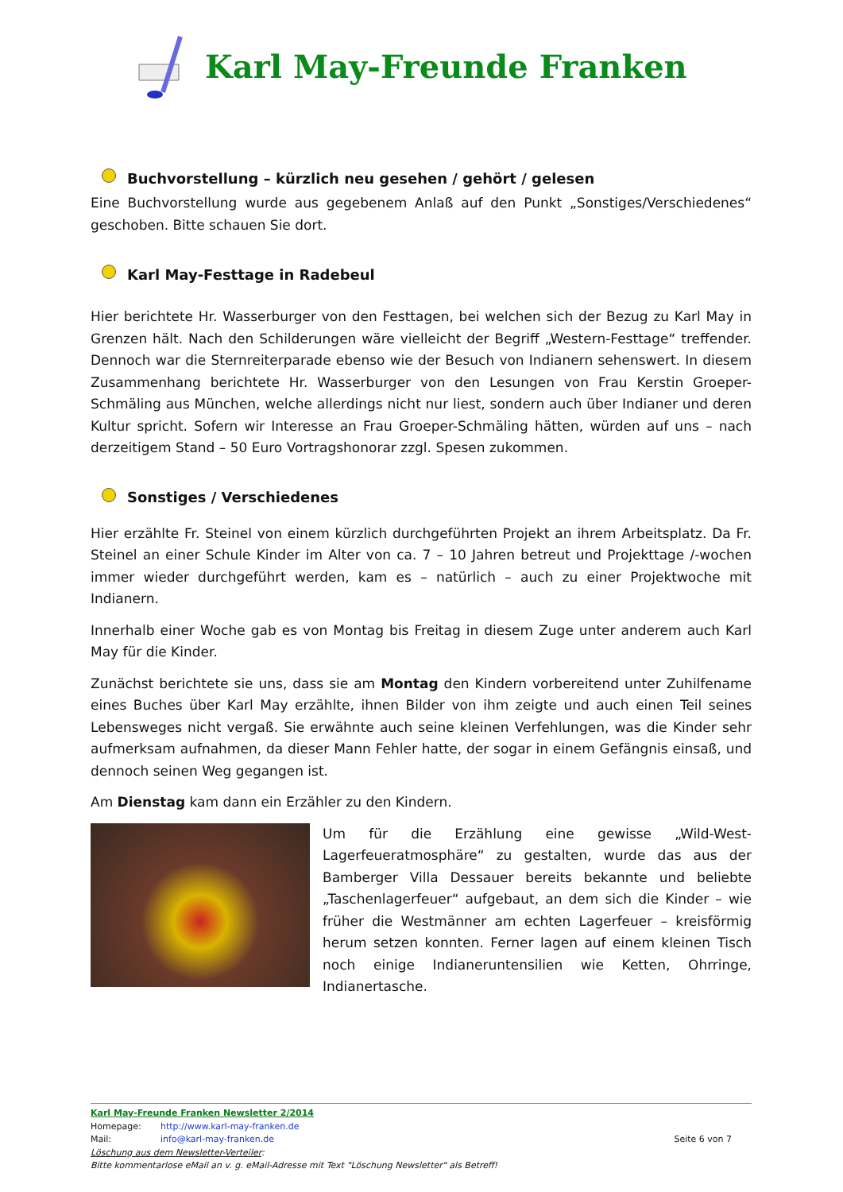Karl May-Freunde Franken
Buchvorstellung – kürzlich neu gesehen / gehört / gelesen
Eine Buchvorstellung wurde aus gegebenem Anlaß auf den Punkt „Sonstiges/Verschiedenes“ geschoben. Bitte schauen Sie dort.
Karl May-Festtage in Radebeul
Hier berichtete Hr. Wasserburger von den Festtagen, bei welchen sich der Bezug zu Karl May in Grenzen hält. Nach den Schilderungen wäre vielleicht der Begriff „Western-Festtage“ treffender. Dennoch war die Sternreiterparade ebenso wie der Besuch von Indianern sehenswert. In diesem Zusammenhang berichtete Hr. Wasserburger von den Lesungen von Frau Kerstin Groeper-Schmäling aus München, welche allerdings nicht nur liest, sondern auch über Indianer und deren Kultur spricht. Sofern wir Interesse an Frau Groeper-Schmäling hätten, würden auf uns – nach derzeitigem Stand – 50 Euro Vortragshonorar zzgl. Spesen zukommen.
Sonstiges / Verschiedenes
Hier erzählte Fr. Steinel von einem kürzlich durchgeführten Projekt an ihrem Arbeitsplatz. Da Fr. Steinel an einer Schule Kinder im Alter von ca. 7 – 10 Jahren betreut und Projekttage /-wochen immer wieder durchgeführt werden, kam es – natürlich – auch zu einer Projektwoche mit Indianern.
Innerhalb einer Woche gab es von Montag bis Freitag in diesem Zuge unter anderem auch Karl May für die Kinder.
Zunächst berichtete sie uns, dass sie am Montag den Kindern vorbereitend unter Zuhilfename eines Buches über Karl May erzählte, ihnen Bilder von ihm zeigte und auch einen Teil seines Lebensweges nicht vergaß. Sie erwähnte auch seine kleinen Verfehlungen, was die Kinder sehr aufmerksam aufnahmen, da dieser Mann Fehler hatte, der sogar in einem Gefängnis einsaß, und dennoch seinen Weg gegangen ist.
Am Dienstag kam dann ein Erzähler zu den Kindern.
Um für die Erzählung eine gewisse „Wild-West-Lagerfeueratmosphäre“ zu gestalten, wurde das aus der Bamberger Villa Dessauer bereits bekannte und beliebte „Taschenlagerfeuer“ aufgebaut, an dem sich die Kinder – wie früher die Westmänner am echten Lagerfeuer – kreisförmig herum setzen konnten. Ferner lagen auf einem kleinen Tisch noch einige Indianeruntensilien wie Ketten, Ohrringe, Indianertasche.
Karl May-Freunde Franken Newsletter 2/2014
Homepage: http://www.karl-may-franken.de
Mail: info@karl-may-franken.de Seite 6 von 7
Löschung aus dem Newsletter-Verteiler:
Bitte kommentarlose eMail an v. g. eMail-Adresse mit Text "Löschung Newsletter" als Betreff!